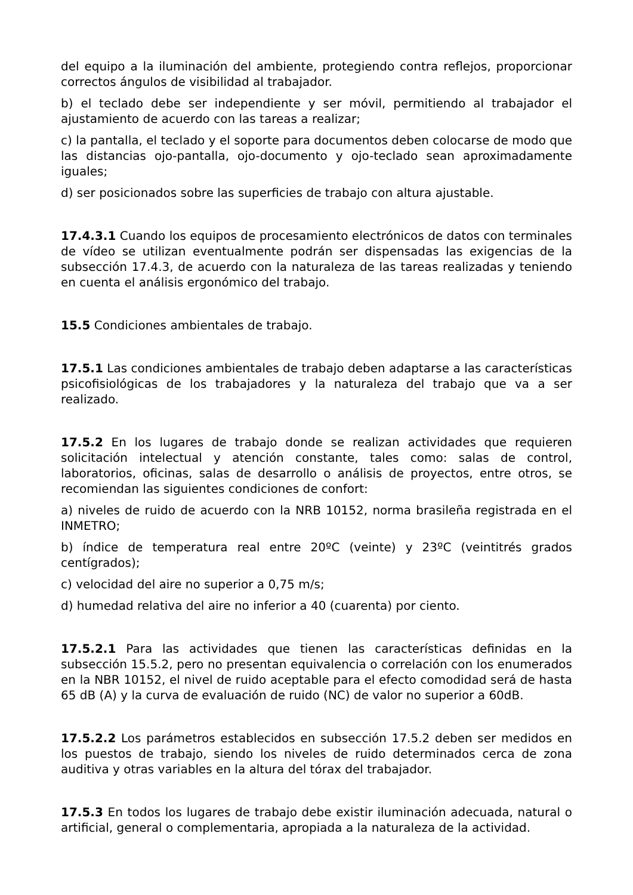del equipo a la iluminación del ambiente, protegiendo contra reflejos, proporcionar correctos ángulos de visibilidad al trabajador.
b) el teclado debe ser independiente y ser móvil, permitiendo al trabajador el ajustamiento de acuerdo con las tareas a realizar;
c) la pantalla, el teclado y el soporte para documentos deben colocarse de modo que las distancias ojo-pantalla, ojo-documento y ojo-teclado sean aproximadamente iguales;
d) ser posicionados sobre las superficies de trabajo con altura ajustable.
17.4.3.1 Cuando los equipos de procesamiento electrónicos de datos con terminales de vídeo se utilizan eventualmente podrán ser dispensadas las exigencias de la subsección 17.4.3, de acuerdo con la naturaleza de las tareas realizadas y teniendo en cuenta el análisis ergonómico del trabajo.
15.5 Condiciones ambientales de trabajo.
17.5.1 Las condiciones ambientales de trabajo deben adaptarse a las características psicofisiológicas de los trabajadores y la naturaleza del trabajo que va a ser realizado.
17.5.2 En los lugares de trabajo donde se realizan actividades que requieren solicitación intelectual y atención constante, tales como: salas de control, laboratorios, oficinas, salas de desarrollo o análisis de proyectos, entre otros, se recomiendan las siguientes condiciones de confort:
a) niveles de ruido de acuerdo con la NRB 10152, norma brasileña registrada en el INMETRO;
b) índice de temperatura real entre 20ºC (veinte) y 23ºC (veintitrés grados centígrados);
c) velocidad del aire no superior a 0,75 m/s;
d) humedad relativa del aire no inferior a 40 (cuarenta) por ciento.
17.5.2.1 Para las actividades que tienen las características definidas en la subsección 15.5.2, pero no presentan equivalencia o correlación con los enumerados en la NBR 10152, el nivel de ruido aceptable para el efecto comodidad será de hasta 65 dB (A) y la curva de evaluación de ruido (NC) de valor no superior a 60dB.
17.5.2.2 Los parámetros establecidos en subsección 17.5.2 deben ser medidos en los puestos de trabajo, siendo los niveles de ruido determinados cerca de zona auditiva y otras variables en la altura del tórax del trabajador.
17.5.3 En todos los lugares de trabajo debe existir iluminación adecuada, natural o artificial, general o complementaria, apropiada a la naturaleza de la actividad.